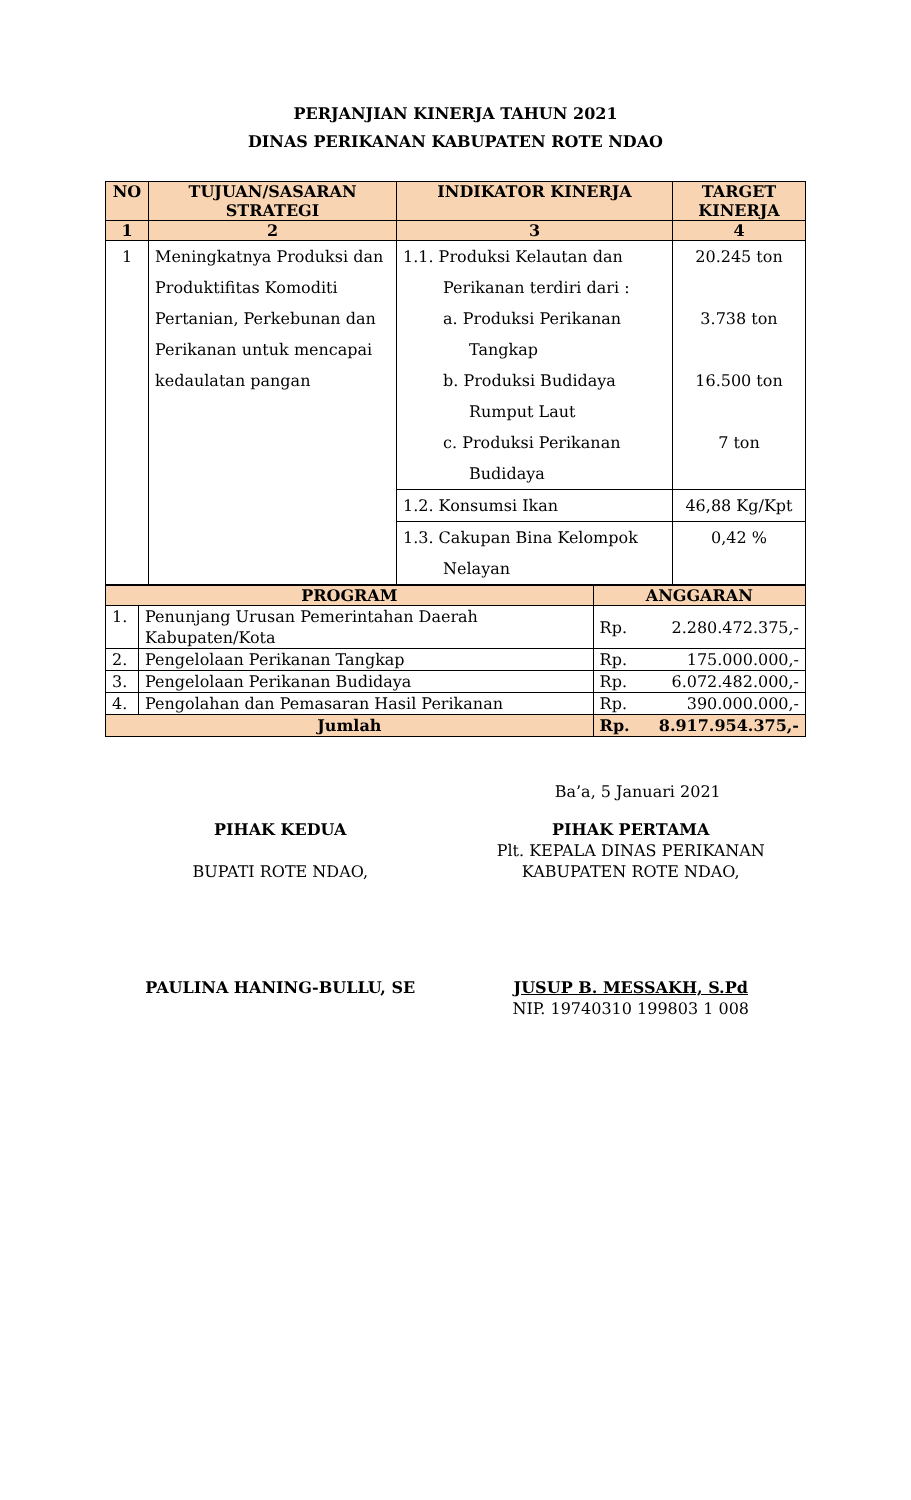PERJANJIAN KINERJA TAHUN 2021
DINAS PERIKANAN KABUPATEN ROTE NDAO
| NO | TUJUAN/SASARAN STRATEGI | INDIKATOR KINERJA | TARGET KINERJA |
| --- | --- | --- | --- |
| 1 | 2 | 3 | 4 |
| 1 | Meningkatnya Produksi dan Produktifitas Komoditi Pertanian, Perkebunan dan Perikanan untuk mencapai kedaulatan pangan | 1.1. Produksi Kelautan dan Perikanan terdiri dari : a. Produksi Perikanan Tangkap b. Produksi Budidaya Rumput Laut c. Produksi Perikanan Budidaya | 20.245 ton 3.738 ton 16.500 ton 7 ton |
| | | 1.2. Konsumsi Ikan | 46,88 Kg/Kpt |
| | | 1.3. Cakupan Bina Kelompok Nelayan | 0,42 % |
| PROGRAM | | ANGGARAN | |
| --- | --- | --- | --- |
| 1. | Penunjang Urusan Pemerintahan Daerah Kabupaten/Kota | Rp. | 2.280.472.375,- |
| 2. | Pengelolaan Perikanan Tangkap | Rp. | 175.000.000,- |
| 3. | Pengelolaan Perikanan Budidaya | Rp. | 6.072.482.000,- |
| 4. | Pengolahan dan Pemasaran Hasil Perikanan | Rp. | 390.000.000,- |
| Jumlah | | Rp. | 8.917.954.375,- |
Ba’a, 5 Januari 2021
PIHAK KEDUA
BUPATI ROTE NDAO,
PAULINA HANING-BULLU, SE
PIHAK PERTAMA
Plt. KEPALA DINAS PERIKANAN
KABUPATEN ROTE NDAO,
JUSUP B. MESSAKH, S.Pd
NIP. 19740310 199803 1 008